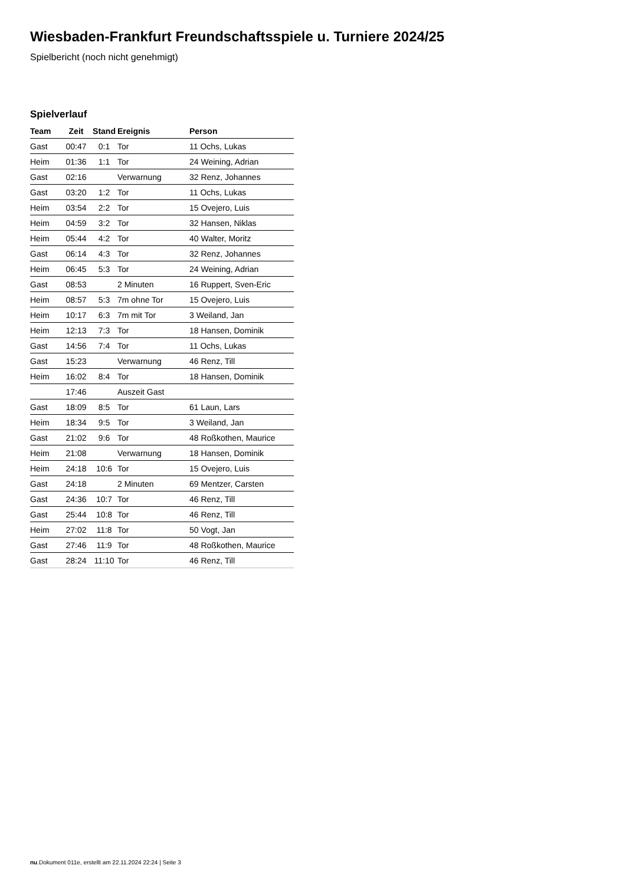Wiesbaden-Frankfurt Freundschaftsspiele u. Turniere 2024/25
Spielbericht (noch nicht genehmigt)
Spielverlauf
| Team | Zeit | Stand | Ereignis | Person |
| --- | --- | --- | --- | --- |
| Gast | 00:47 | 0:1 | Tor | 11 Ochs, Lukas |
| Heim | 01:36 | 1:1 | Tor | 24 Weining, Adrian |
| Gast | 02:16 | | Verwarnung | 32 Renz, Johannes |
| Gast | 03:20 | 1:2 | Tor | 11 Ochs, Lukas |
| Heim | 03:54 | 2:2 | Tor | 15 Ovejero, Luis |
| Heim | 04:59 | 3:2 | Tor | 32 Hansen, Niklas |
| Heim | 05:44 | 4:2 | Tor | 40 Walter, Moritz |
| Gast | 06:14 | 4:3 | Tor | 32 Renz, Johannes |
| Heim | 06:45 | 5:3 | Tor | 24 Weining, Adrian |
| Gast | 08:53 | | 2 Minuten | 16 Ruppert, Sven-Eric |
| Heim | 08:57 | 5:3 | 7m ohne Tor | 15 Ovejero, Luis |
| Heim | 10:17 | 6:3 | 7m mit Tor | 3 Weiland, Jan |
| Heim | 12:13 | 7:3 | Tor | 18 Hansen, Dominik |
| Gast | 14:56 | 7:4 | Tor | 11 Ochs, Lukas |
| Gast | 15:23 | | Verwarnung | 46 Renz, Till |
| Heim | 16:02 | 8:4 | Tor | 18 Hansen, Dominik |
| | 17:46 | | Auszeit Gast | |
| Gast | 18:09 | 8:5 | Tor | 61 Laun, Lars |
| Heim | 18:34 | 9:5 | Tor | 3 Weiland, Jan |
| Gast | 21:02 | 9:6 | Tor | 48 Roßkothen, Maurice |
| Heim | 21:08 | | Verwarnung | 18 Hansen, Dominik |
| Heim | 24:18 | 10:6 | Tor | 15 Ovejero, Luis |
| Gast | 24:18 | | 2 Minuten | 69 Mentzer, Carsten |
| Gast | 24:36 | 10:7 | Tor | 46 Renz, Till |
| Gast | 25:44 | 10:8 | Tor | 46 Renz, Till |
| Heim | 27:02 | 11:8 | Tor | 50 Vogt, Jan |
| Gast | 27:46 | 11:9 | Tor | 48 Roßkothen, Maurice |
| Gast | 28:24 | 11:10 | Tor | 46 Renz, Till |
nu.Dokument 011e, erstellt am 22.11.2024 22:24 | Seite 3